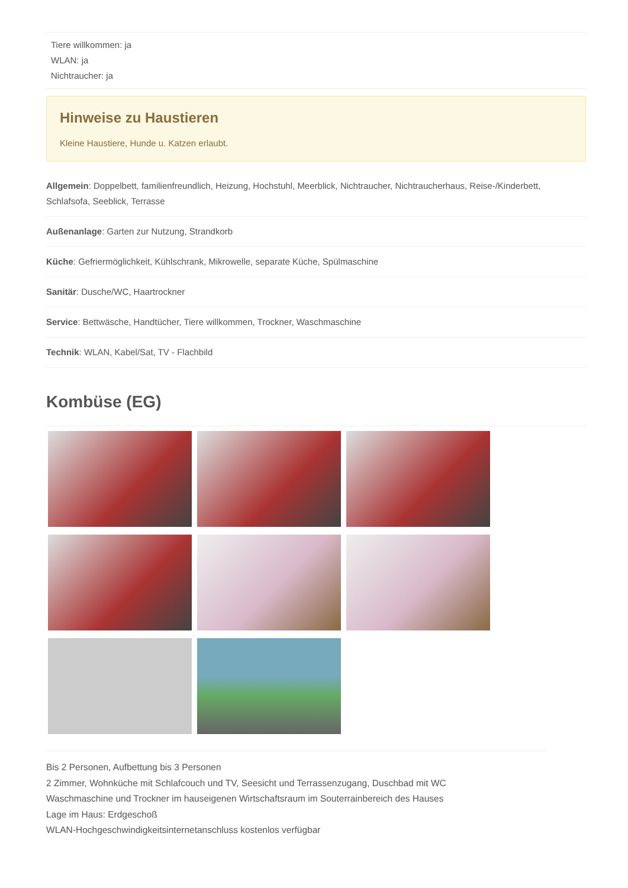Tiere willkommen: ja
WLAN: ja
Nichtraucher: ja
Hinweise zu Haustieren
Kleine Haustiere, Hunde u. Katzen erlaubt.
Allgemein: Doppelbett, familienfreundlich, Heizung, Hochstuhl, Meerblick, Nichtraucher, Nichtraucherhaus, Reise-/Kinderbett, Schlafsofa, Seeblick, Terrasse
Außenanlage: Garten zur Nutzung, Strandkorb
Küche: Gefriermöglichkeit, Kühlschrank, Mikrowelle, separate Küche, Spülmaschine
Sanitär: Dusche/WC, Haartrockner
Service: Bettwäsche, Handtücher, Tiere willkommen, Trockner, Waschmaschine
Technik: WLAN, Kabel/Sat, TV - Flachbild
Kombüse (EG)
Bis 2 Personen, Aufbettung bis 3 Personen
2 Zimmer, Wohnküche mit Schlafcouch und TV, Seesicht und Terrassenzugang, Duschbad mit WC
Waschmaschine und Trockner im hauseigenen Wirtschaftsraum im Souterrainbereich des Hauses
Lage im Haus: Erdgeschoß
WLAN-Hochgeschwindigkeitsinternetanschluss kostenlos verfügbar